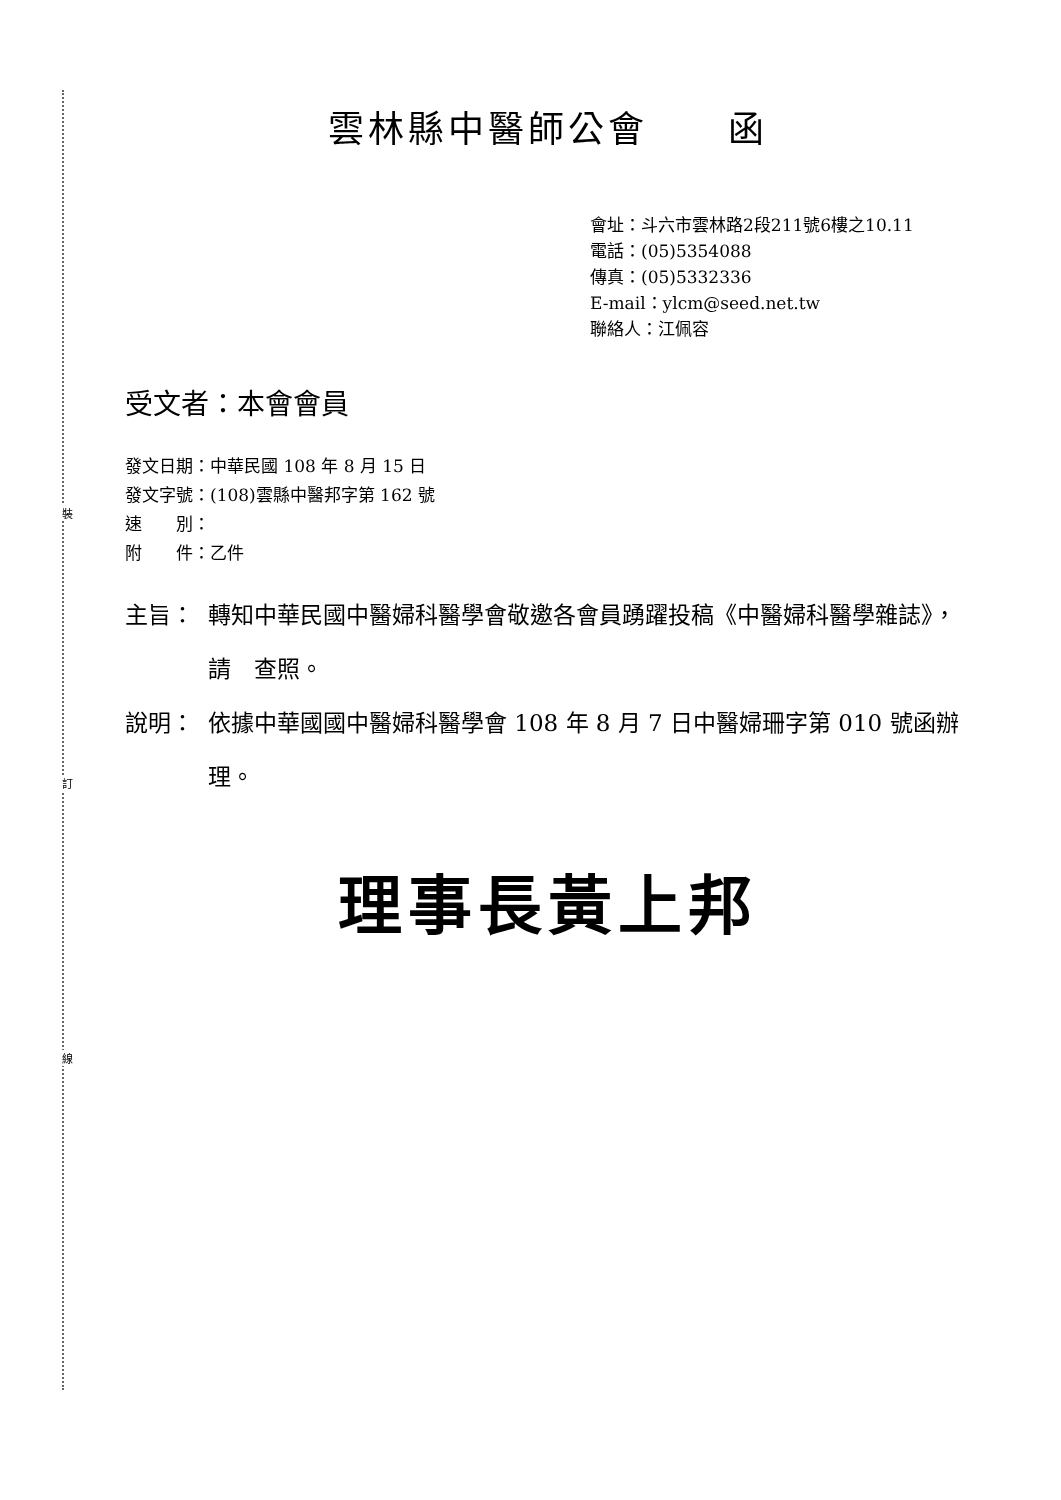裝
訂
線
雲林縣中醫師公會　　函
會址：斗六市雲林路2段211號6樓之10.11
電話：(05)5354088
傳真：(05)5332336
E-mail：ylcm@seed.net.tw
聯絡人：江佩容
受文者：本會會員
發文日期：中華民國 108 年 8 月 15 日
發文字號：(108)雲縣中醫邦字第 162 號
速　　別：
附　　件：乙件
主旨： 轉知中華民國中醫婦科醫學會敬邀各會員踴躍投稿《中醫婦科醫學雜誌》，請　查照。
說明： 依據中華國國中醫婦科醫學會 108 年 8 月 7 日中醫婦珊字第 010 號函辦理。
理事長黃上邦